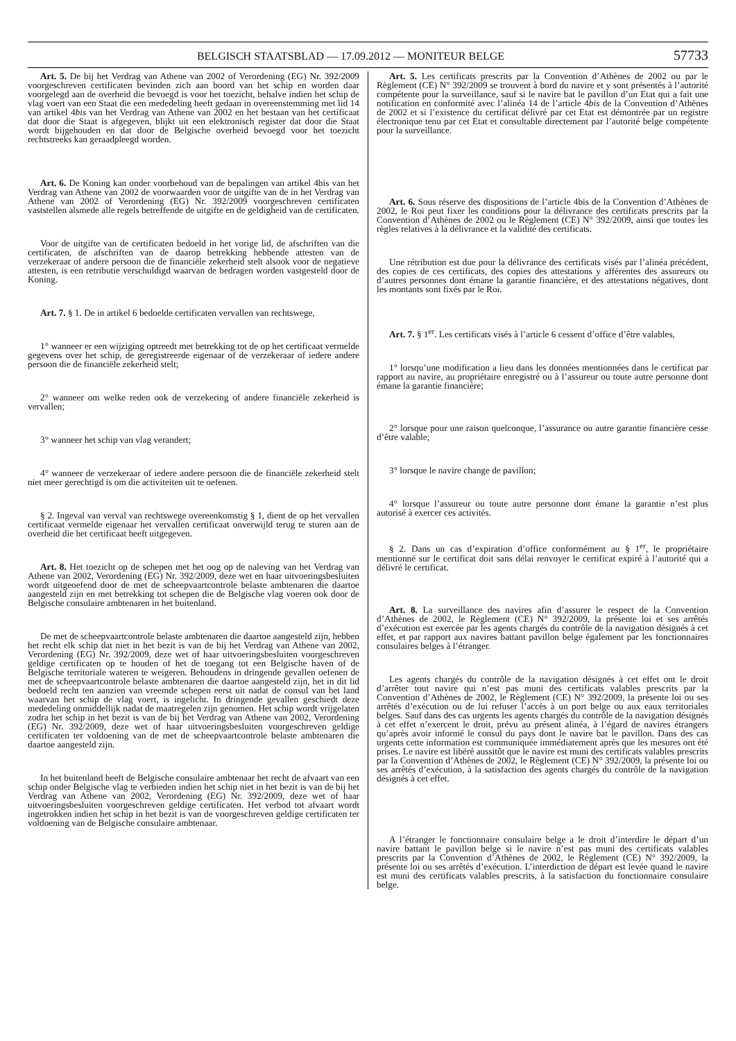BELGISCH STAATSBLAD — 17.09.2012 — MONITEUR BELGE 57733
Art. 5. De bij het Verdrag van Athene van 2002 of Verordening (EG) Nr. 392/2009 voorgeschreven certificaten bevinden zich aan boord van het schip en worden daar voorgelegd aan de overheid die bevoegd is voor het toezicht, behalve indien het schip de vlag voert van een Staat die een mededeling heeft gedaan in overeenstemming met lid 14 van artikel 4bis van het Verdrag van Athene van 2002 en het bestaan van het certificaat dat door die Staat is afgegeven, blijkt uit een elektronisch register dat door die Staat wordt bijgehouden en dat door de Belgische overheid bevoegd voor het toezicht rechtstreeks kan geraadpleegd worden.
Art. 6. De Koning kan onder voorbehoud van de bepalingen van artikel 4bis van het Verdrag van Athene van 2002 de voorwaarden voor de uitgifte van de in het Verdrag van Athene van 2002 of Verordening (EG) Nr. 392/2009 voorgeschreven certificaten vaststellen alsmede alle regels betreffende de uitgifte en de geldigheid van de certificaten.
Voor de uitgifte van de certificaten bedoeld in het vorige lid, de afschriften van die certificaten, de afschriften van de daarop betrekking hebbende attesten van de verzekeraar of andere persoon die de financiële zekerheid stelt alsook voor de negatieve attesten, is een retributie verschuldigd waarvan de bedragen worden vastgesteld door de Koning.
Art. 7. § 1. De in artikel 6 bedoelde certificaten vervallen van rechtswege,
1° wanneer er een wijziging optreedt met betrekking tot de op het certificaat vermelde gegevens over het schip, de geregistreerde eigenaar of de verzekeraar of iedere andere persoon die de financiële zekerheid stelt;
2° wanneer om welke reden ook de verzekering of andere financiële zekerheid is vervallen;
3° wanneer het schip van vlag verandert;
4° wanneer de verzekeraar of iedere andere persoon die de financiële zekerheid stelt niet meer gerechtigd is om die activiteiten uit te oefenen.
§ 2. Ingeval van verval van rechtswege overeenkomstig § 1, dient de op het vervallen certificaat vermelde eigenaar het vervallen certificaat onverwijld terug te sturen aan de overheid die het certificaat heeft uitgegeven.
Art. 8. Het toezicht op de schepen met het oog op de naleving van het Verdrag van Athene van 2002, Verordening (EG) Nr. 392/2009, deze wet en haar uitvoeringsbesluiten wordt uitgeoefend door de met de scheepvaartcontrole belaste ambtenaren die daartoe aangesteld zijn en met betrekking tot schepen die de Belgische vlag voeren ook door de Belgische consulaire ambtenaren in het buitenland.
De met de scheepvaartcontrole belaste ambtenaren die daartoe aangesteld zijn, hebben het recht elk schip dat niet in het bezit is van de bij het Verdrag van Athene van 2002, Verordening (EG) Nr. 392/2009, deze wet of haar uitvoeringsbesluiten voorgeschreven geldige certificaten op te houden of het de toegang tot een Belgische haven of de Belgische territoriale wateren te weigeren. Behoudens in dringende gevallen oefenen de met de scheepvaartcontrole belaste ambtenaren die daartoe aangesteld zijn, het in dit lid bedoeld recht ten aanzien van vreemde schepen eerst uit nadat de consul van het land waarvan het schip de vlag voert, is ingelicht. In dringende gevallen geschiedt deze mededeling onmiddellijk nadat de maatregelen zijn genomen. Het schip wordt vrijgelaten zodra het schip in het bezit is van de bij het Verdrag van Athene van 2002, Verordening (EG) Nr. 392/2009, deze wet of haar uitvoeringsbesluiten voorgeschreven geldige certificaten ter voldoening van de met de scheepvaartcontrole belaste ambtenaren die daartoe aangesteld zijn.
In het buitenland heeft de Belgische consulaire ambtenaar het recht de afvaart van een schip onder Belgische vlag te verbieden indien het schip niet in het bezit is van de bij het Verdrag van Athene van 2002, Verordening (EG) Nr. 392/2009, deze wet of haar uitvoeringsbesluiten voorgeschreven geldige certificaten. Het verbod tot afvaart wordt ingetrokken indien het schip in het bezit is van de voorgeschreven geldige certificaten ter voldoening van de Belgische consulaire ambtenaar.
Art. 5. Les certificats prescrits par la Convention d’Athènes de 2002 ou par le Règlement (CE) N° 392/2009 se trouvent à bord du navire et y sont présentés à l’autorité compétente pour la surveillance, sauf si le navire bat le pavillon d’un Etat qui a fait une notification en conformité avec l’alinéa 14 de l’article 4bis de la Convention d’Athènes de 2002 et si l’existence du certificat délivré par cet Etat est démontrée par un registre électronique tenu par cet Etat et consultable directement par l’autorité belge compétente pour la surveillance.
Art. 6. Sous réserve des dispositions de l’article 4bis de la Convention d’Athènes de 2002, le Roi peut fixer les conditions pour la délivrance des certificats prescrits par la Convention d’Athènes de 2002 ou le Règlement (CE) N° 392/2009, ainsi que toutes les règles relatives à la délivrance et la validité des certificats.
Une rétribution est due pour la délivrance des certificats visés par l’alinéa précédent, des copies de ces certificats, des copies des attestations y afférentes des assureurs ou d’autres personnes dont émane la garantie financière, et des attestations négatives, dont les montants sont fixés par le Roi.
Art. 7. § 1<sup>er</sup>. Les certificats visés à l’article 6 cessent d’office d’être valables,
1° lorsqu’une modification a lieu dans les données mentionnées dans le certificat par rapport au navire, au propriétaire enregistré ou à l’assureur ou toute autre personne dont émane la garantie financière;
2° lorsque pour une raison quelconque, l’assurance ou autre garantie financière cesse d’être valable;
3° lorsque le navire change de pavillon;
4° lorsque l’assureur ou toute autre personne dont émane la garantie n’est plus autorisé à exercer ces activités.
§ 2. Dans un cas d’expiration d’office conformément au § 1<sup>er</sup>, le propriétaire mentionné sur le certificat doit sans délai renvoyer le certificat expiré à l’autorité qui a délivré le certificat.
Art. 8. La surveillance des navires afin d’assurer le respect de la Convention d’Athènes de 2002, le Règlement (CE) N° 392/2009, la présente loi et ses arrêtés d’exécution est exercée par les agents chargés du contrôle de la navigation désignés à cet effet, et par rapport aux navires battant pavillon belge également par les fonctionnaires consulaires belges à l’étranger.
Les agents chargés du contrôle de la navigation désignés à cet effet ont le droit d’arrêter tout navire qui n’est pas muni des certificats valables prescrits par la Convention d’Athènes de 2002, le Règlement (CE) N° 392/2009, la présente loi ou ses arrêtés d’exécution ou de lui refuser l’accès à un port belge ou aux eaux territoriales belges. Sauf dans des cas urgents les agents chargés du contrôle de la navigation désignés à cet effet n’exercent le droit, prévu au présent alinéa, à l’égard de navires étrangers qu’après avoir informé le consul du pays dont le navire bat le pavillon. Dans des cas urgents cette information est communiquée immédiatement après que les mesures ont été prises. Le navire est libéré aussitôt que le navire est muni des certificats valables prescrits par la Convention d’Athènes de 2002, le Règlement (CE) N° 392/2009, la présente loi ou ses arrêtés d’exécution, à la satisfaction des agents chargés du contrôle de la navigation désignés à cet effet.
A l’étranger le fonctionnaire consulaire belge a le droit d’interdire le départ d’un navire battant le pavillon belge si le navire n’est pas muni des certificats valables prescrits par la Convention d’Athènes de 2002, le Règlement (CE) N° 392/2009, la présente loi ou ses arrêtés d’exécution. L’interdiction de départ est levée quand le navire est muni des certificats valables prescrits, à la satisfaction du fonctionnaire consulaire belge.